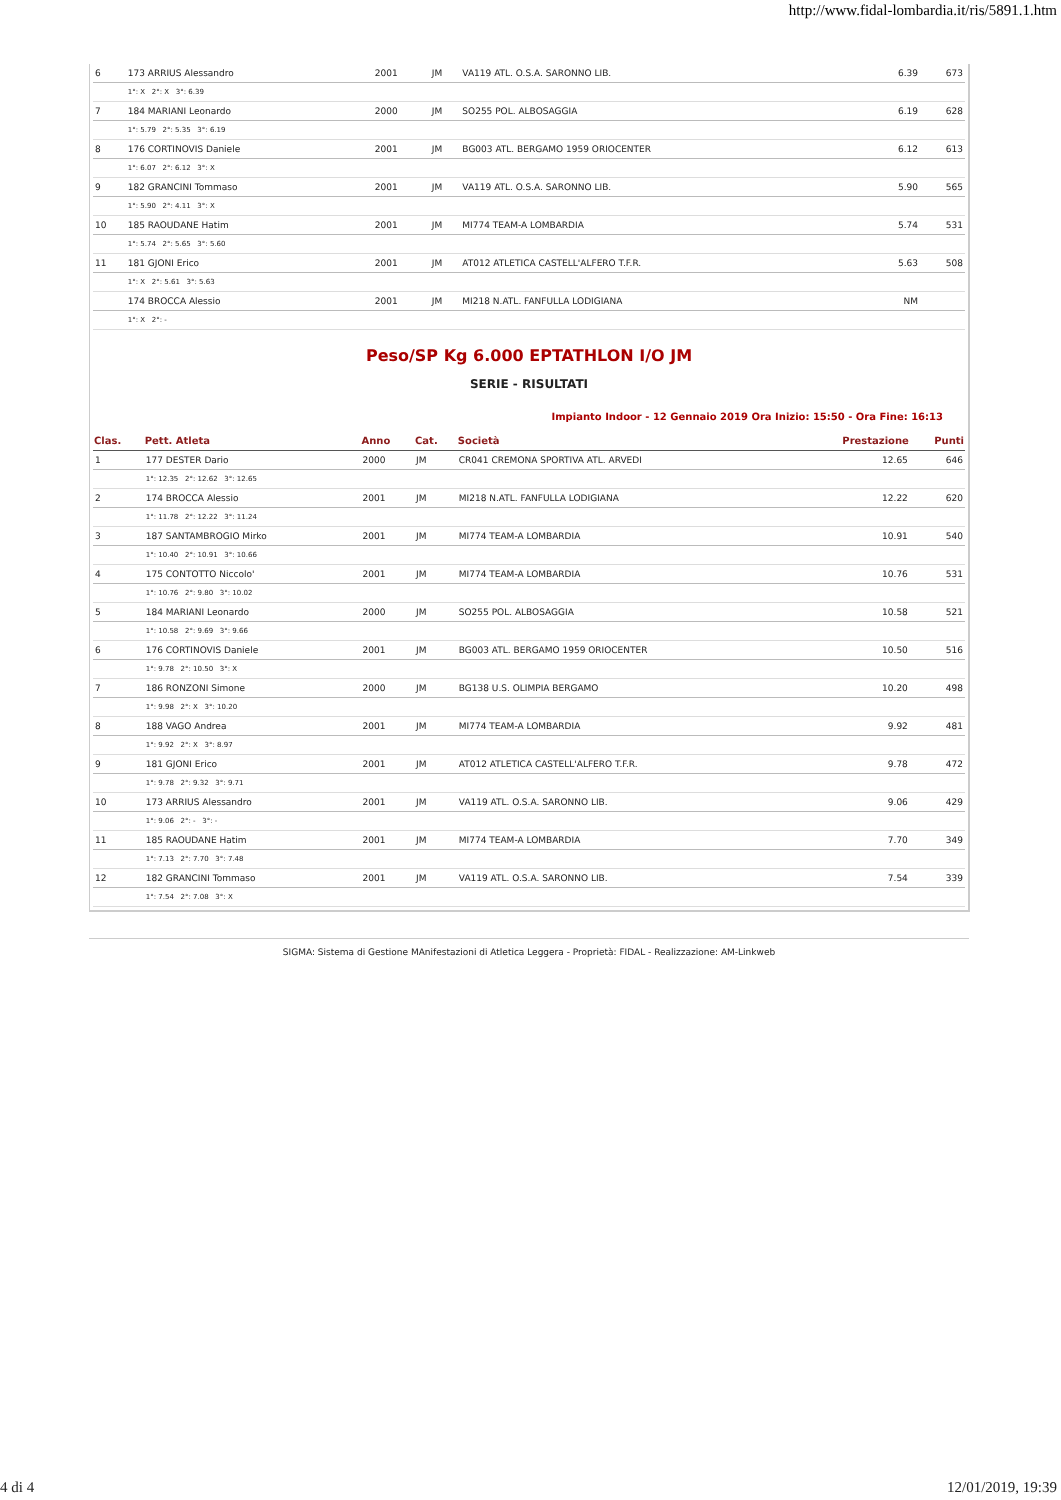http://www.fidal-lombardia.it/ris/5891.1.htm
| 6 | 173 ARRIUS Alessandro | 2001 | JM | VA119 ATL. O.S.A. SARONNO LIB. | 6.39 | 673 |
| | 1°: X 2°: X 3°: 6.39 | | | | | |
| 7 | 184 MARIANI Leonardo | 2000 | JM | SO255 POL. ALBOSAGGIA | 6.19 | 628 |
| | 1°: 5.79 2°: 5.35 3°: 6.19 | | | | | |
| 8 | 176 CORTINOVIS Daniele | 2001 | JM | BG003 ATL. BERGAMO 1959 ORIOCENTER | 6.12 | 613 |
| | 1°: 6.07 2°: 6.12 3°: X | | | | | |
| 9 | 182 GRANCINI Tommaso | 2001 | JM | VA119 ATL. O.S.A. SARONNO LIB. | 5.90 | 565 |
| | 1°: 5.90 2°: 4.11 3°: X | | | | | |
| 10 | 185 RAOUDANE Hatim | 2001 | JM | MI774 TEAM-A LOMBARDIA | 5.74 | 531 |
| | 1°: 5.74 2°: 5.65 3°: 5.60 | | | | | |
| 11 | 181 GJONI Erico | 2001 | JM | AT012 ATLETICA CASTELL'ALFERO T.F.R. | 5.63 | 508 |
| | 1°: X 2°: 5.61 3°: 5.63 | | | | | |
| | 174 BROCCA Alessio | 2001 | JM | MI218 N.ATL. FANFULLA LODIGIANA | NM | |
| | 1°: X 2°: - | | | | | |
Peso/SP Kg 6.000 EPTATHLON I/O JM
SERIE - RISULTATI
Impianto Indoor - 12 Gennaio 2019 Ora Inizio: 15:50 - Ora Fine: 16:13
| Clas. | Pett. Atleta | Anno | Cat. | Società | Prestazione | Punti |
| --- | --- | --- | --- | --- | --- | --- |
| 1 | 177 DESTER Dario | 2000 | JM | CR041 CREMONA SPORTIVA ATL. ARVEDI | 12.65 | 646 |
| | 1°: 12.35 2°: 12.62 3°: 12.65 | | | | | |
| 2 | 174 BROCCA Alessio | 2001 | JM | MI218 N.ATL. FANFULLA LODIGIANA | 12.22 | 620 |
| | 1°: 11.78 2°: 12.22 3°: 11.24 | | | | | |
| 3 | 187 SANTAMBROGIO Mirko | 2001 | JM | MI774 TEAM-A LOMBARDIA | 10.91 | 540 |
| | 1°: 10.40 2°: 10.91 3°: 10.66 | | | | | |
| 4 | 175 CONTOTTO Niccolo' | 2001 | JM | MI774 TEAM-A LOMBARDIA | 10.76 | 531 |
| | 1°: 10.76 2°: 9.80 3°: 10.02 | | | | | |
| 5 | 184 MARIANI Leonardo | 2000 | JM | SO255 POL. ALBOSAGGIA | 10.58 | 521 |
| | 1°: 10.58 2°: 9.69 3°: 9.66 | | | | | |
| 6 | 176 CORTINOVIS Daniele | 2001 | JM | BG003 ATL. BERGAMO 1959 ORIOCENTER | 10.50 | 516 |
| | 1°: 9.78 2°: 10.50 3°: X | | | | | |
| 7 | 186 RONZONI Simone | 2000 | JM | BG138 U.S. OLIMPIA BERGAMO | 10.20 | 498 |
| | 1°: 9.98 2°: X 3°: 10.20 | | | | | |
| 8 | 188 VAGO Andrea | 2001 | JM | MI774 TEAM-A LOMBARDIA | 9.92 | 481 |
| | 1°: 9.92 2°: X 3°: 8.97 | | | | | |
| 9 | 181 GJONI Erico | 2001 | JM | AT012 ATLETICA CASTELL'ALFERO T.F.R. | 9.78 | 472 |
| | 1°: 9.78 2°: 9.32 3°: 9.71 | | | | | |
| 10 | 173 ARRIUS Alessandro | 2001 | JM | VA119 ATL. O.S.A. SARONNO LIB. | 9.06 | 429 |
| | 1°: 9.06 2°: - 3°: - | | | | | |
| 11 | 185 RAOUDANE Hatim | 2001 | JM | MI774 TEAM-A LOMBARDIA | 7.70 | 349 |
| | 1°: 7.13 2°: 7.70 3°: 7.48 | | | | | |
| 12 | 182 GRANCINI Tommaso | 2001 | JM | VA119 ATL. O.S.A. SARONNO LIB. | 7.54 | 339 |
| | 1°: 7.54 2°: 7.08 3°: X | | | | | |
SIGMA: Sistema di Gestione MAnifestazioni di Atletica Leggera - Proprietà: FIDAL - Realizzazione: AM-Linkweb
4 di 4 12/01/2019, 19:39